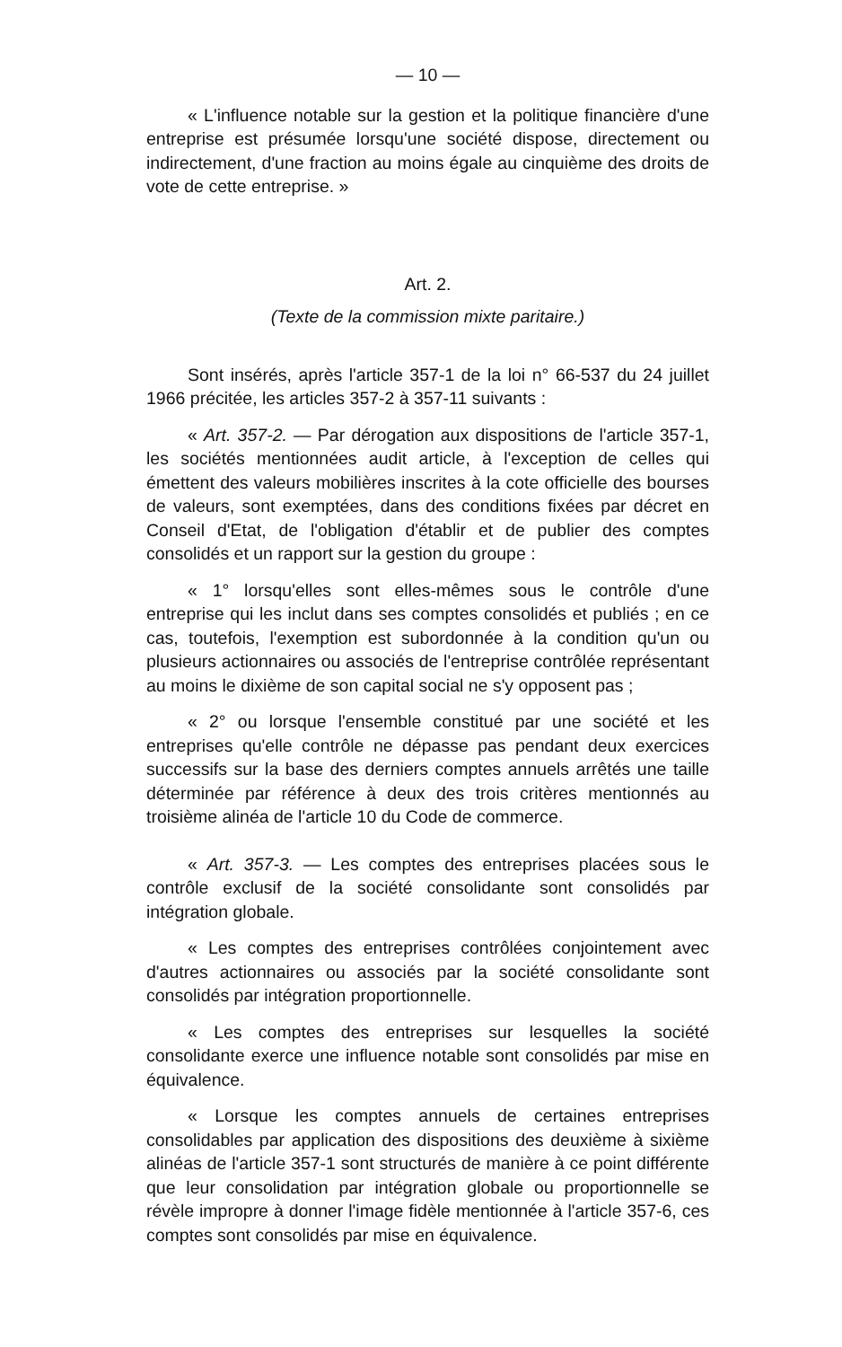— 10 —
« L'influence notable sur la gestion et la politique financière d'une entreprise est présumée lorsqu'une société dispose, directement ou indirectement, d'une fraction au moins égale au cinquième des droits de vote de cette entreprise. »
Art. 2.
(Texte de la commission mixte paritaire.)
Sont insérés, après l'article 357-1 de la loi n° 66-537 du 24 juillet 1966 précitée, les articles 357-2 à 357-11 suivants :
« Art. 357-2. — Par dérogation aux dispositions de l'article 357-1, les sociétés mentionnées audit article, à l'exception de celles qui émettent des valeurs mobilières inscrites à la cote officielle des bourses de valeurs, sont exemptées, dans des conditions fixées par décret en Conseil d'Etat, de l'obligation d'établir et de publier des comptes consolidés et un rapport sur la gestion du groupe :
« 1° lorsqu'elles sont elles-mêmes sous le contrôle d'une entreprise qui les inclut dans ses comptes consolidés et publiés ; en ce cas, toutefois, l'exemption est subordonnée à la condition qu'un ou plusieurs actionnaires ou associés de l'entreprise contrôlée représentant au moins le dixième de son capital social ne s'y opposent pas ;
« 2° ou lorsque l'ensemble constitué par une société et les entreprises qu'elle contrôle ne dépasse pas pendant deux exercices successifs sur la base des derniers comptes annuels arrêtés une taille déterminée par référence à deux des trois critères mentionnés au troisième alinéa de l'article 10 du Code de commerce.
« Art. 357-3. — Les comptes des entreprises placées sous le contrôle exclusif de la société consolidante sont consolidés par intégration globale.
« Les comptes des entreprises contrôlées conjointement avec d'autres actionnaires ou associés par la société consolidante sont consolidés par intégration proportionnelle.
« Les comptes des entreprises sur lesquelles la société consolidante exerce une influence notable sont consolidés par mise en équivalence.
« Lorsque les comptes annuels de certaines entreprises consolidables par application des dispositions des deuxième à sixième alinéas de l'article 357-1 sont structurés de manière à ce point différente que leur consolidation par intégration globale ou proportionnelle se révèle impropre à donner l'image fidèle mentionnée à l'article 357-6, ces comptes sont consolidés par mise en équivalence.